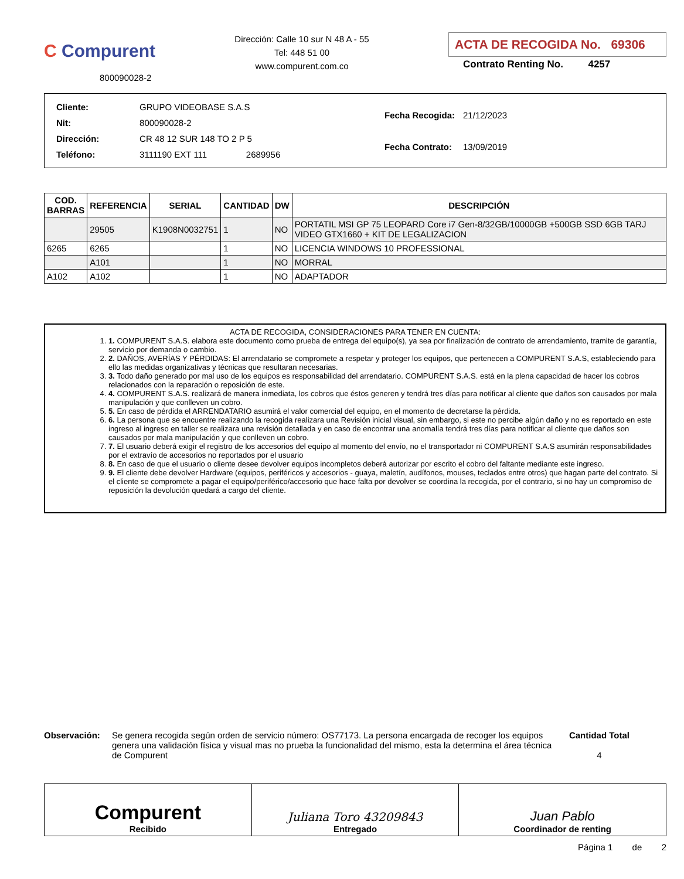C Compurent
800090028-2
Dirección: Calle 10 sur N 48 A - 55
Tel: 448 51 00
www.compurent.com.co
ACTA DE RECOGIDA No. 69306
Contrato Renting No. 4257
| Cliente: | GRUPO VIDEOBASE S.A.S |
| Nit: | 800090028-2 |
| Dirección: | CR 48 12 SUR 148 TO 2 P 5 |
| Teléfono: | 3111190 EXT 111 2689956 |
| Fecha Recogida: | 21/12/2023 |
| Fecha Contrato: | 13/09/2019 |
| COD. BARRAS | REFERENCIA | SERIAL | CANTIDAD | DW | DESCRIPCIÓN |
| --- | --- | --- | --- | --- | --- |
| | 29505 | K1908N0032751 | 1 | NO | PORTATIL MSI GP 75 LEOPARD Core i7 Gen-8/32GB/10000GB +500GB SSD 6GB TARJ VIDEO GTX1660 + KIT DE LEGALIZACION |
| 6265 | 6265 | | 1 | NO | LICENCIA WINDOWS 10 PROFESSIONAL |
| | A101 | | 1 | NO | MORRAL |
| A102 | A102 | | 1 | NO | ADAPTADOR |
ACTA DE RECOGIDA, CONSIDERACIONES PARA TENER EN CUENTA:
1. COMPURENT S.A.S. elabora este documento como prueba de entrega del equipo(s), ya sea por finalización de contrato de arrendamiento, tramite de garantía, servicio por demanda o cambio.
2. DAÑOS, AVERÍAS Y PÉRDIDAS: El arrendatario se compromete a respetar y proteger los equipos, que pertenecen a COMPURENT S.A.S, estableciendo para ello las medidas organizativas y técnicas que resultaran necesarias.
3. Todo daño generado por mal uso de los equipos es responsabilidad del arrendatario. COMPURENT S.A.S. está en la plena capacidad de hacer los cobros relacionados con la reparación o reposición de este.
4. COMPURENT S.A.S. realizará de manera inmediata, los cobros que éstos generen y tendrá tres días para notificar al cliente que daños son causados por mala manipulación y que conlleven un cobro.
5. En caso de pérdida el ARRENDATARIO asumirá el valor comercial del equipo, en el momento de decretarse la pérdida.
6. La persona que se encuentre realizando la recogida realizara una Revisión inicial visual, sin embargo, si este no percibe algún daño y no es reportado en este ingreso al ingreso en taller se realizara una revisión detallada y en caso de encontrar una anomalía tendrá tres días para notificar al cliente que daños son causados por mala manipulación y que conlleven un cobro.
7. El usuario deberá exigir el registro de los accesorios del equipo al momento del envío, no el transportador ni COMPURENT S.A.S asumirán responsabilidades por el extravío de accesorios no reportados por el usuario
8. En caso de que el usuario o cliente desee devolver equipos incompletos deberá autorizar por escrito el cobro del faltante mediante este ingreso.
9. El cliente debe devolver Hardware (equipos, periféricos y accesorios - guaya, maletín, audífonos, mouses, teclados entre otros) que hagan parte del contrato. Si el cliente se compromete a pagar el equipo/periférico/accesorio que hace falta por devolver se coordina la recogida, por el contrario, si no hay un compromiso de reposición la devolución quedará a cargo del cliente.
Observación: Se genera recogida según orden de servicio número: OS77173. La persona encargada de recoger los equipos genera una validación física y visual mas no prueba la funcionalidad del mismo, esta la determina el área técnica de Compurent
Cantidad Total
4
Compurent
Recibido
Juliana Toro 43209843
Entregado
Juan Pablo
Coordinador de renting
Página 1 de 2